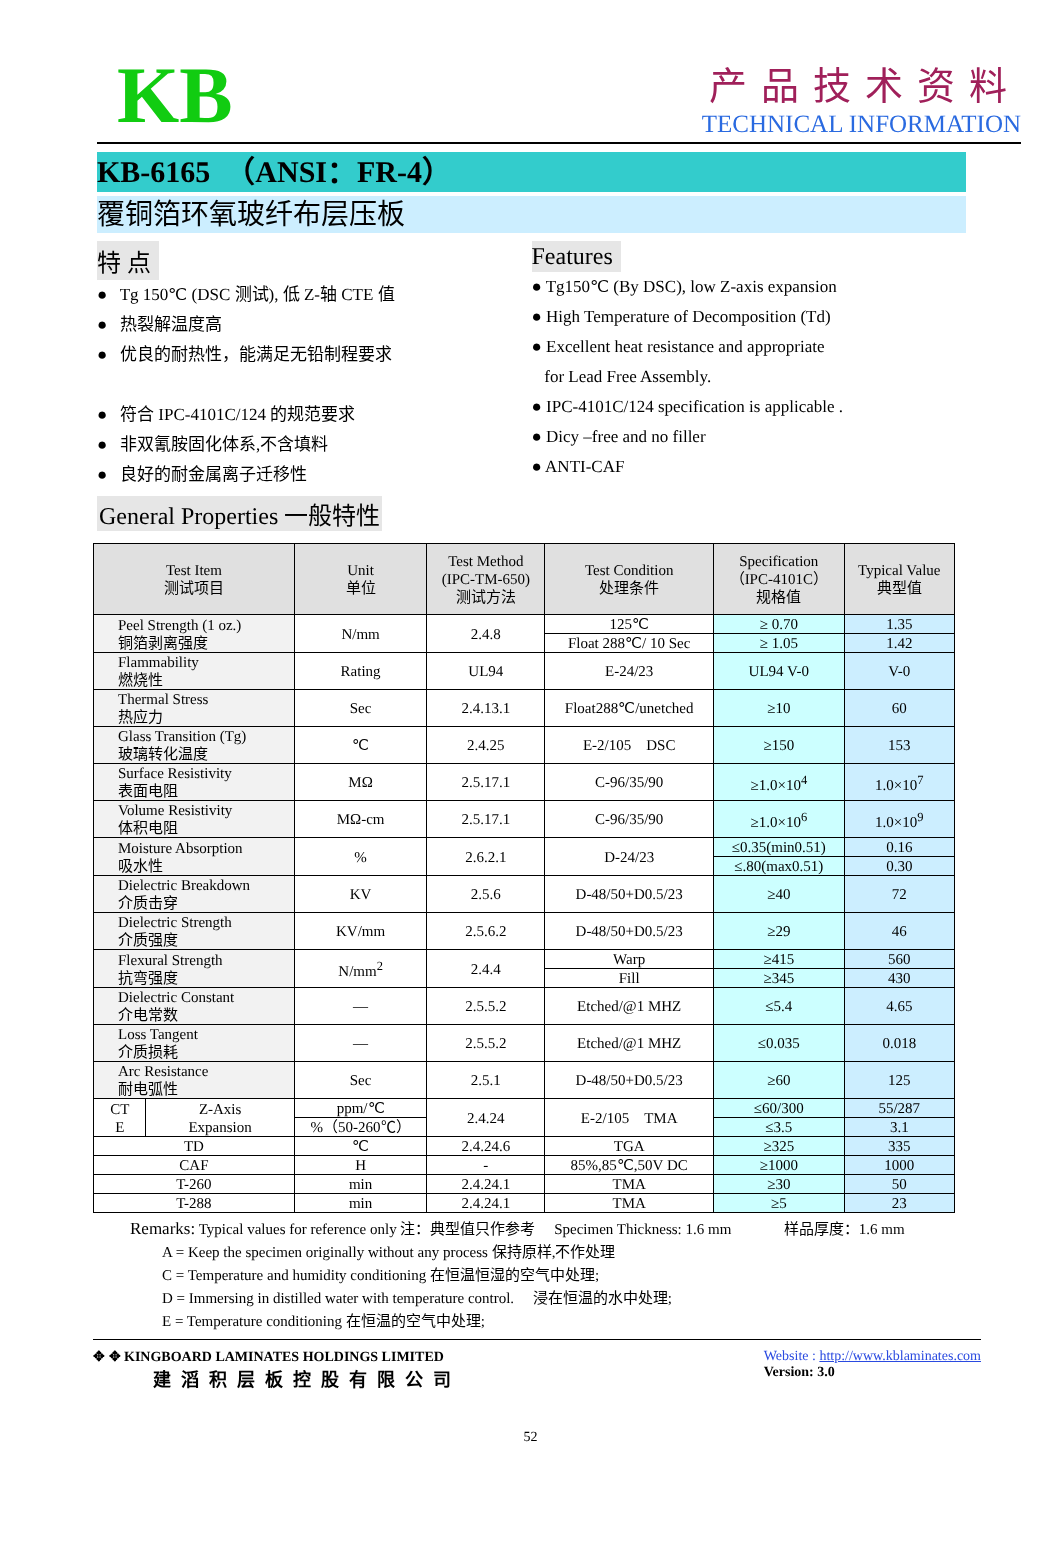KB
产品技术资料
TECHNICAL INFORMATION
KB-6165　（ANSI：FR-4）
覆铜箔环氧玻纤布层压板
特 点
● Tg 150℃ (DSC 测试), 低 Z-轴 CTE 值
● 热裂解温度高
● 优良的耐热性，能满足无铅制程要求
● 符合 IPC-4101C/124 的规范要求
● 非双氰胺固化体系,不含填料
● 良好的耐金属离子迁移性
Features
● Tg150℃ (By DSC), low Z-axis expansion
● High Temperature of Decomposition (Td)
● Excellent heat resistance and appropriate
for Lead Free Assembly.
● IPC-4101C/124 specification is applicable .
● Dicy –free and no filler
● ANTI-CAF
General Properties 一般特性
| Test Item 测试项目 | | Unit 单位 | Test Method (IPC-TM-650) 测试方法 | Test Condition 处理条件 | Specification （IPC-4101C） 规格值 | Typical Value 典型值 |
| --- | --- | --- | --- | --- | --- | --- |
| Peel Strength (1 oz.) 铜箔剥离强度 | | N/mm | 2.4.8 | 125℃ | ≥ 0.70 | 1.35 |
| | | | | Float 288℃/ 10 Sec | ≥ 1.05 | 1.42 |
| Flammability 燃烧性 | | Rating | UL94 | E-24/23 | UL94 V-0 | V-0 |
| Thermal Stress 热应力 | | Sec | 2.4.13.1 | Float288℃/unetched | ≥10 | 60 |
| Glass Transition (Tg) 玻璃转化温度 | | ℃ | 2.4.25 | E-2/105 DSC | ≥150 | 153 |
| Surface Resistivity 表面电阻 | | MΩ | 2.5.17.1 | C-96/35/90 | ≥1.0×10<sup>4</sup> | 1.0×10<sup>7</sup> |
| Volume Resistivity 体积电阻 | | MΩ-cm | 2.5.17.1 | C-96/35/90 | ≥1.0×10<sup>6</sup> | 1.0×10<sup>9</sup> |
| Moisture Absorption 吸水性 | | % | 2.6.2.1 | D-24/23 | ≤0.35(min0.51) | 0.16 |
| | | | | | ≤.80(max0.51) | 0.30 |
| Dielectric Breakdown 介质击穿 | | KV | 2.5.6 | D-48/50+D0.5/23 | ≥40 | 72 |
| Dielectric Strength 介质强度 | | KV/mm | 2.5.6.2 | D-48/50+D0.5/23 | ≥29 | 46 |
| Flexural Strength 抗弯强度 | | N/mm<sup>2</sup> | 2.4.4 | Warp | ≥415 | 560 |
| | | | | Fill | ≥345 | 430 |
| Dielectric Constant 介电常数 | | — | 2.5.5.2 | Etched/@1 MHZ | ≤5.4 | 4.65 |
| Loss Tangent 介质损耗 | | — | 2.5.5.2 | Etched/@1 MHZ | ≤0.035 | 0.018 |
| Arc Resistance 耐电弧性 | | Sec | 2.5.1 | D-48/50+D0.5/23 | ≥60 | 125 |
| CT E | Z-Axis Expansion | ppm/℃ | 2.4.24 | E-2/105 TMA | ≤60/300 | 55/287 |
| | | %（50-260℃） | | | ≤3.5 | 3.1 |
| TD | | ℃ | 2.4.24.6 | TGA | ≥325 | 335 |
| CAF | | H | - | 85%,85℃,50V DC | ≥1000 | 1000 |
| T-260 | | min | 2.4.24.1 | TMA | ≥30 | 50 |
| T-288 | | min | 2.4.24.1 | TMA | ≥5 | 23 |
Remarks: Typical values for reference only 注：典型值只作参考 　Specimen Thickness: 1.6 mm 　　　 样品厚度：1.6 mm
A = Keep the specimen originally without any process 保持原样,不作处理
C = Temperature and humidity conditioning 在恒温恒湿的空气中处理;
D = Immersing in distilled water with temperature control. 　浸在恒温的水中处理;
E = Temperature conditioning 在恒温的空气中处理;
✥ ✥ KINGBOARD LAMINATES HOLDINGS LIMITED
建滔积层板控股有限公司
Website : http://www.kblaminates.com
Version: 3.0
52